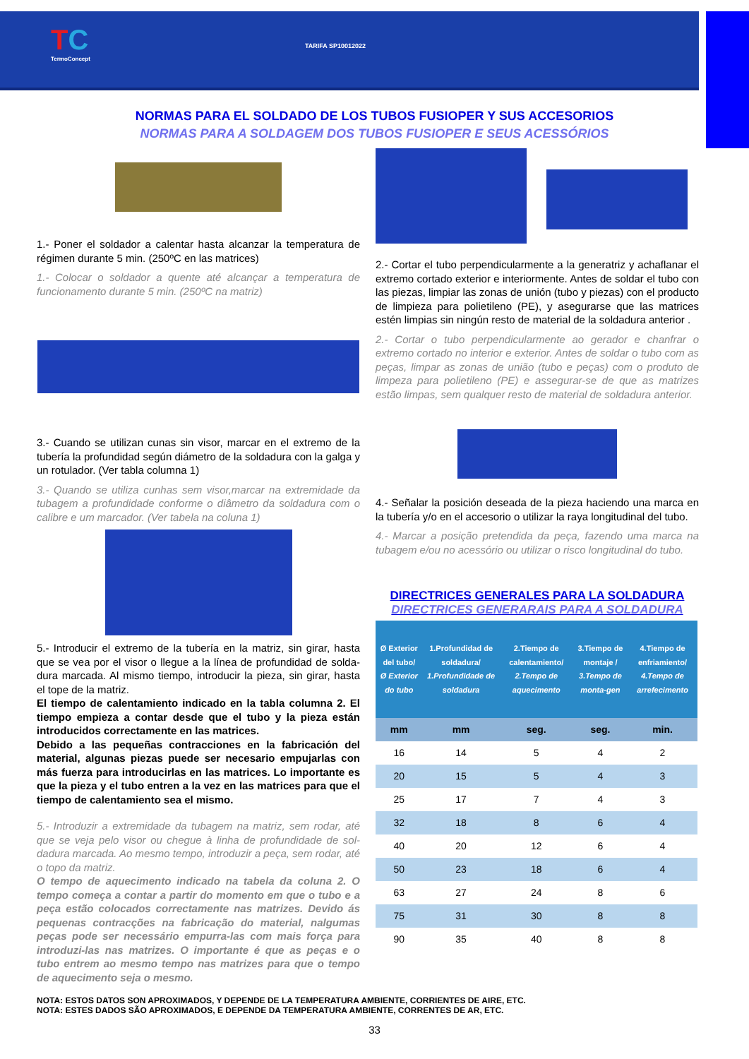TC
TermoConcept
TARIFA SP10012022
NORMAS PARA EL SOLDADO DE LOS TUBOS FUSIOPER Y SUS ACCESORIOS
NORMAS PARA A SOLDAGEM DOS TUBOS FUSIOPER E SEUS ACESSÓRIOS
1.- Poner el soldador a calentar hasta alcanzar la temperatura de régimen durante 5 min. (250ºC en las matrices)
1.- Colocar o soldador a quente até alcançar a temperatura de funcionamento durante 5 min. (250ºC na matriz)
3.- Cuando se utilizan cunas sin visor, marcar en el extremo de la tubería la profundidad según diámetro de la soldadura con la galga y un rotulador. (Ver tabla columna 1)
3.- Quando se utiliza cunhas sem visor,marcar na extremidade da tubagem a profundidade conforme o diâmetro da soldadura com o calibre e um marcador. (Ver tabela na coluna 1)
5.- Introducir el extremo de la tubería en la matriz, sin girar, hasta que se vea por el visor o llegue a la línea de profundidad de solda-dura marcada. Al mismo tiempo, introducir la pieza, sin girar, hasta el tope de la matriz.
El tiempo de calentamiento indicado en la tabla columna 2. El tiempo empieza a contar desde que el tubo y la pieza están introducidos correctamente en las matrices.
Debido a las pequeñas contracciones en la fabricación del material, algunas piezas puede ser necesario empujarlas con más fuerza para introducirlas en las matrices. Lo importante es que la pieza y el tubo entren a la vez en las matrices para que el tiempo de calentamiento sea el mismo.
5.- Introduzir a extremidade da tubagem na matriz, sem rodar, até que se veja pelo visor ou chegue à linha de profundidade de sol-dadura marcada. Ao mesmo tempo, introduzir a peça, sem rodar, até o topo da matriz.
O tempo de aquecimento indicado na tabela da coluna 2. O tempo começa a contar a partir do momento em que o tubo e a peça estão colocados correctamente nas matrizes. Devido ás pequenas contracções na fabricação do material, nalgumas peças pode ser necessário empurra-las com mais força para introduzi-las nas matrizes. O importante é que as peças e o tubo entrem ao mesmo tempo nas matrizes para que o tempo de aquecimento seja o mesmo.
2.- Cortar el tubo perpendicularmente a la generatriz y achaflanar el extremo cortado exterior e interiormente. Antes de soldar el tubo con las piezas, limpiar las zonas de unión (tubo y piezas) con el producto de limpieza para polietileno (PE), y asegurarse que las matrices estén limpias sin ningún resto de material de la soldadura anterior .
2.- Cortar o tubo perpendicularmente ao gerador e chanfrar o extremo cortado no interior e exterior. Antes de soldar o tubo com as peças, limpar as zonas de união (tubo e peças) com o produto de limpeza para polietileno (PE) e assegurar-se de que as matrizes estão limpas, sem qualquer resto de material de soldadura anterior.
4.- Señalar la posición deseada de la pieza haciendo una marca en la tubería y/o en el accesorio o utilizar la raya longitudinal del tubo.
4.- Marcar a posição pretendida da peça, fazendo uma marca na tubagem e/ou no acessório ou utilizar o risco longitudinal do tubo.
DIRECTRICES GENERALES PARA LA SOLDADURA
DIRECTRICES GENERARAIS PARA A SOLDADURA
| Ø Exterior del tubo/ Ø Exterior do tubo | 1.Profundidad de soldadura/ 1.Profundidade de soldadura | 2.Tiempo de calentamiento/ 2.Tempo de aquecimento | 3.Tiempo de montaje / 3.Tempo de monta-gen | 4.Tiempo de enfriamiento/ 4.Tempo de arrefecimento |
| --- | --- | --- | --- | --- |
| mm | mm | seg. | seg. | min. |
| 16 | 14 | 5 | 4 | 2 |
| 20 | 15 | 5 | 4 | 3 |
| 25 | 17 | 7 | 4 | 3 |
| 32 | 18 | 8 | 6 | 4 |
| 40 | 20 | 12 | 6 | 4 |
| 50 | 23 | 18 | 6 | 4 |
| 63 | 27 | 24 | 8 | 6 |
| 75 | 31 | 30 | 8 | 8 |
| 90 | 35 | 40 | 8 | 8 |
NOTA: ESTOS DATOS SON APROXIMADOS, Y DEPENDE DE LA TEMPERATURA AMBIENTE, CORRIENTES DE AIRE, ETC.
NOTA: ESTES DADOS SÃO APROXIMADOS, E DEPENDE DA TEMPERATURA AMBIENTE, CORRENTES DE AR, ETC.
33